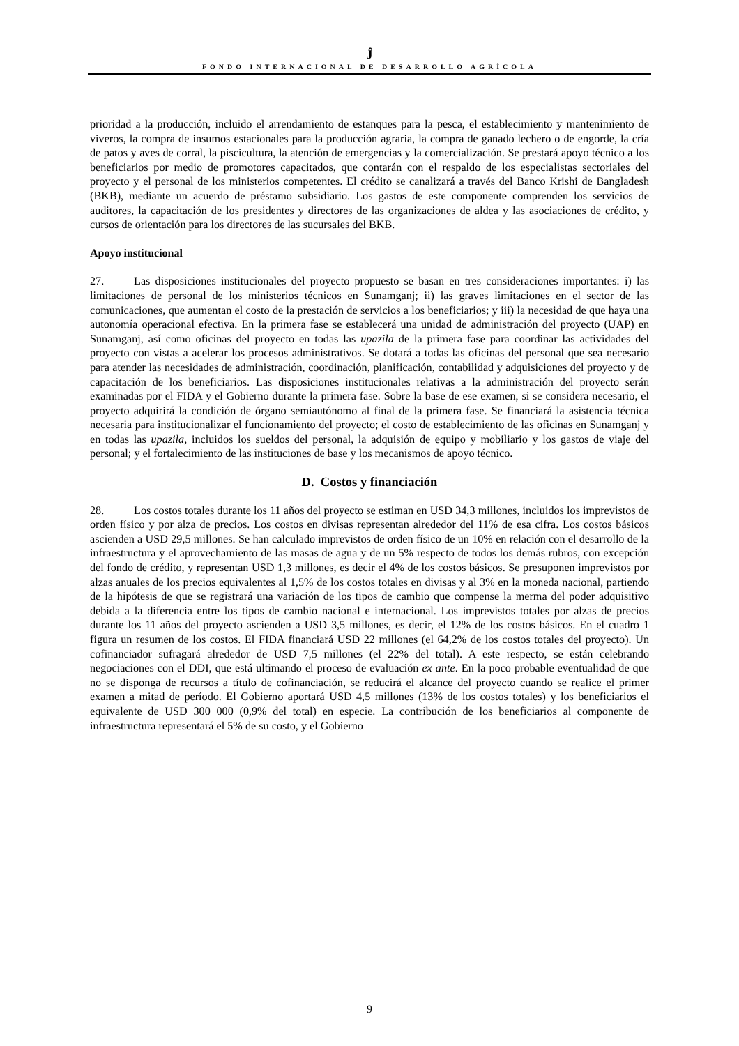Ĵ
FONDO INTERNACIONAL DE DESARROLLO AGRÍCOLA
prioridad a la producción, incluido el arrendamiento de estanques para la pesca, el establecimiento y mantenimiento de viveros, la compra de insumos estacionales para la producción agraria, la compra de ganado lechero o de engorde, la cría de patos y aves de corral, la piscicultura, la atención de emergencias y la comercialización. Se prestará apoyo técnico a los beneficiarios por medio de promotores capacitados, que contarán con el respaldo de los especialistas sectoriales del proyecto y el personal de los ministerios competentes. El crédito se canalizará a través del Banco Krishi de Bangladesh (BKB), mediante un acuerdo de préstamo subsidiario. Los gastos de este componente comprenden los servicios de auditores, la capacitación de los presidentes y directores de las organizaciones de aldea y las asociaciones de crédito, y cursos de orientación para los directores de las sucursales del BKB.
Apoyo institucional
27. Las disposiciones institucionales del proyecto propuesto se basan en tres consideraciones importantes: i) las limitaciones de personal de los ministerios técnicos en Sunamganj; ii) las graves limitaciones en el sector de las comunicaciones, que aumentan el costo de la prestación de servicios a los beneficiarios; y iii) la necesidad de que haya una autonomía operacional efectiva. En la primera fase se establecerá una unidad de administración del proyecto (UAP) en Sunamganj, así como oficinas del proyecto en todas las upazila de la primera fase para coordinar las actividades del proyecto con vistas a acelerar los procesos administrativos. Se dotará a todas las oficinas del personal que sea necesario para atender las necesidades de administración, coordinación, planificación, contabilidad y adquisiciones del proyecto y de capacitación de los beneficiarios. Las disposiciones institucionales relativas a la administración del proyecto serán examinadas por el FIDA y el Gobierno durante la primera fase. Sobre la base de ese examen, si se considera necesario, el proyecto adquirirá la condición de órgano semiautónomo al final de la primera fase. Se financiará la asistencia técnica necesaria para institucionalizar el funcionamiento del proyecto; el costo de establecimiento de las oficinas en Sunamganj y en todas las upazila, incluidos los sueldos del personal, la adquisión de equipo y mobiliario y los gastos de viaje del personal; y el fortalecimiento de las instituciones de base y los mecanismos de apoyo técnico.
D. Costos y financiación
28. Los costos totales durante los 11 años del proyecto se estiman en USD 34,3 millones, incluidos los imprevistos de orden físico y por alza de precios. Los costos en divisas representan alrededor del 11% de esa cifra. Los costos básicos ascienden a USD 29,5 millones. Se han calculado imprevistos de orden físico de un 10% en relación con el desarrollo de la infraestructura y el aprovechamiento de las masas de agua y de un 5% respecto de todos los demás rubros, con excepción del fondo de crédito, y representan USD 1,3 millones, es decir el 4% de los costos básicos. Se presuponen imprevistos por alzas anuales de los precios equivalentes al 1,5% de los costos totales en divisas y al 3% en la moneda nacional, partiendo de la hipótesis de que se registrará una variación de los tipos de cambio que compense la merma del poder adquisitivo debida a la diferencia entre los tipos de cambio nacional e internacional. Los imprevistos totales por alzas de precios durante los 11 años del proyecto ascienden a USD 3,5 millones, es decir, el 12% de los costos básicos. En el cuadro 1 figura un resumen de los costos. El FIDA financiará USD 22 millones (el 64,2% de los costos totales del proyecto). Un cofinanciador sufragará alrededor de USD 7,5 millones (el 22% del total). A este respecto, se están celebrando negociaciones con el DDI, que está ultimando el proceso de evaluación ex ante. En la poco probable eventualidad de que no se disponga de recursos a título de cofinanciación, se reducirá el alcance del proyecto cuando se realice el primer examen a mitad de período. El Gobierno aportará USD 4,5 millones (13% de los costos totales) y los beneficiarios el equivalente de USD 300 000 (0,9% del total) en especie. La contribución de los beneficiarios al componente de infraestructura representará el 5% de su costo, y el Gobierno
9